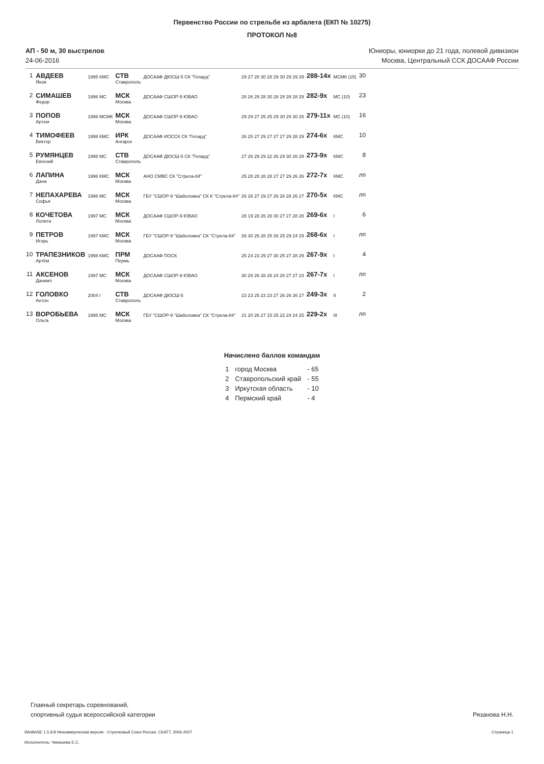Первенство России по стрельбе из арбалета (ЕКП № 10275)
ПРОТОКОЛ №8
АП - 50 м, 30 выстрелов
24-06-2016
Юниоры, юниорки до 21 года, полевой дивизион
Москва, Центральный ССК ДОСААФ России
| 1 | АВДЕЕВ Яков | 1995 КМС | СТВ Ставрополь | ДОСААФ ДЮСШ-5 СК "Гепард" | 29 27 28 30 28 29 30 29 29 29 | 288-14x | МСМК (15) | 30 |
| 2 | СИМАШЕВ Федор | 1996 МС | МСК Москва | ДОСААФ СШОР-9 ЮВАО | 28 26 29 28 30 28 28 28 28 29 | 282-9x | МС (10) | 23 |
| 3 | ПОПОВ Артем | 1996 МСМК | МСК Москва | ДОСААФ СШОР-9 ЮВАО | 29 29 27 25 25 29 30 29 30 26 | 279-11x | МС (10) | 16 |
| 4 | ТИМОФЕЕВ Виктор | 1998 КМС | ИРК Ангарск | ДОСААФ ИОССК СК "Гепард" | 26 25 27 29 27 27 27 29 28 29 | 274-6x | КМС | 10 |
| 5 | РУМЯНЦЕВ Евгений | 1998 МС | СТВ Ставрополь | ДОСААФ ДЮСШ-5 СК "Гепард" | 27 26 29 29 22 26 29 30 26 29 | 273-9x | КМС | 8 |
| 6 | ЛАПИНА Дана | 1996 КМС | МСК Москва | АНО СМВС СК "Стрела-84" | 25 28 28 28 28 27 27 29 26 26 | 272-7x | КМС | лп |
| 7 | НЕПАХАРЕВА Софья | 1996 МС | МСК Москва | ГБУ "СШОР-9 "Шаболовка" СК К "Стрела-84" | 26 26 27 29 27 26 28 28 26 27 | 270-5x | КМС | лп |
| 8 | КОЧЕТОВА Лолита | 1997 МС | МСК Москва | ДОСААФ СШОР-9 ЮВАО | 28 19 28 26 28 30 27 27 28 28 | 269-6x | I | 6 |
| 9 | ПЕТРОВ Игорь | 1997 КМС | МСК Москва | ГБУ "СШОР-9 "Шаболовка" СК "Стрела-84" | 26 30 26 28 25 26 25 29 24 29 | 268-6x | I | лп |
| 10 | ТРАПЕЗНИКОВ Артём | 1998 КМС | ПРМ Пермь | ДОСААФ ПОСК | 25 24 23 29 27 30 25 27 28 29 | 267-9x | I | 4 |
| 11 | АКСЕНОВ Даниил | 1997 МС | МСК Москва | ДОСААФ СШОР-9 ЮВАО | 30 28 26 28 26 24 28 27 27 23 | 267-7x | I | лп |
| 12 | ГОЛОВКО Антон | 2004 I | СТВ Ставрополь | ДОСААФ ДЮСШ-5 | 23 23 25 23 23 27 26 26 26 27 | 249-3x | II | 2 |
| 13 | ВОРОБЬЕВА Ольга | 1995 МС | МСК Москва | ГБУ "СШОР-9 "Шаболовка" СК "Стрела-84" | 21 20 26 27 15 25 22 24 24 25 | 229-2x | III | лп |
Начислено баллов командам
| 1 | город Москва | - 65 |
| 2 | Ставропольский край | - 55 |
| 3 | Иркутская область | - 10 |
| 4 | Пермский край | - 4 |
Главный секретарь соревнований,
спортивный судья всероссийской категории
Рязанова Н.Н.
WinBASE 1.5.8.8 Некоммерческая версия - Стрелковый Союз России, СКАТТ, 2006-2007 Страница 1
Исполнитель: Чикишева Е.С.